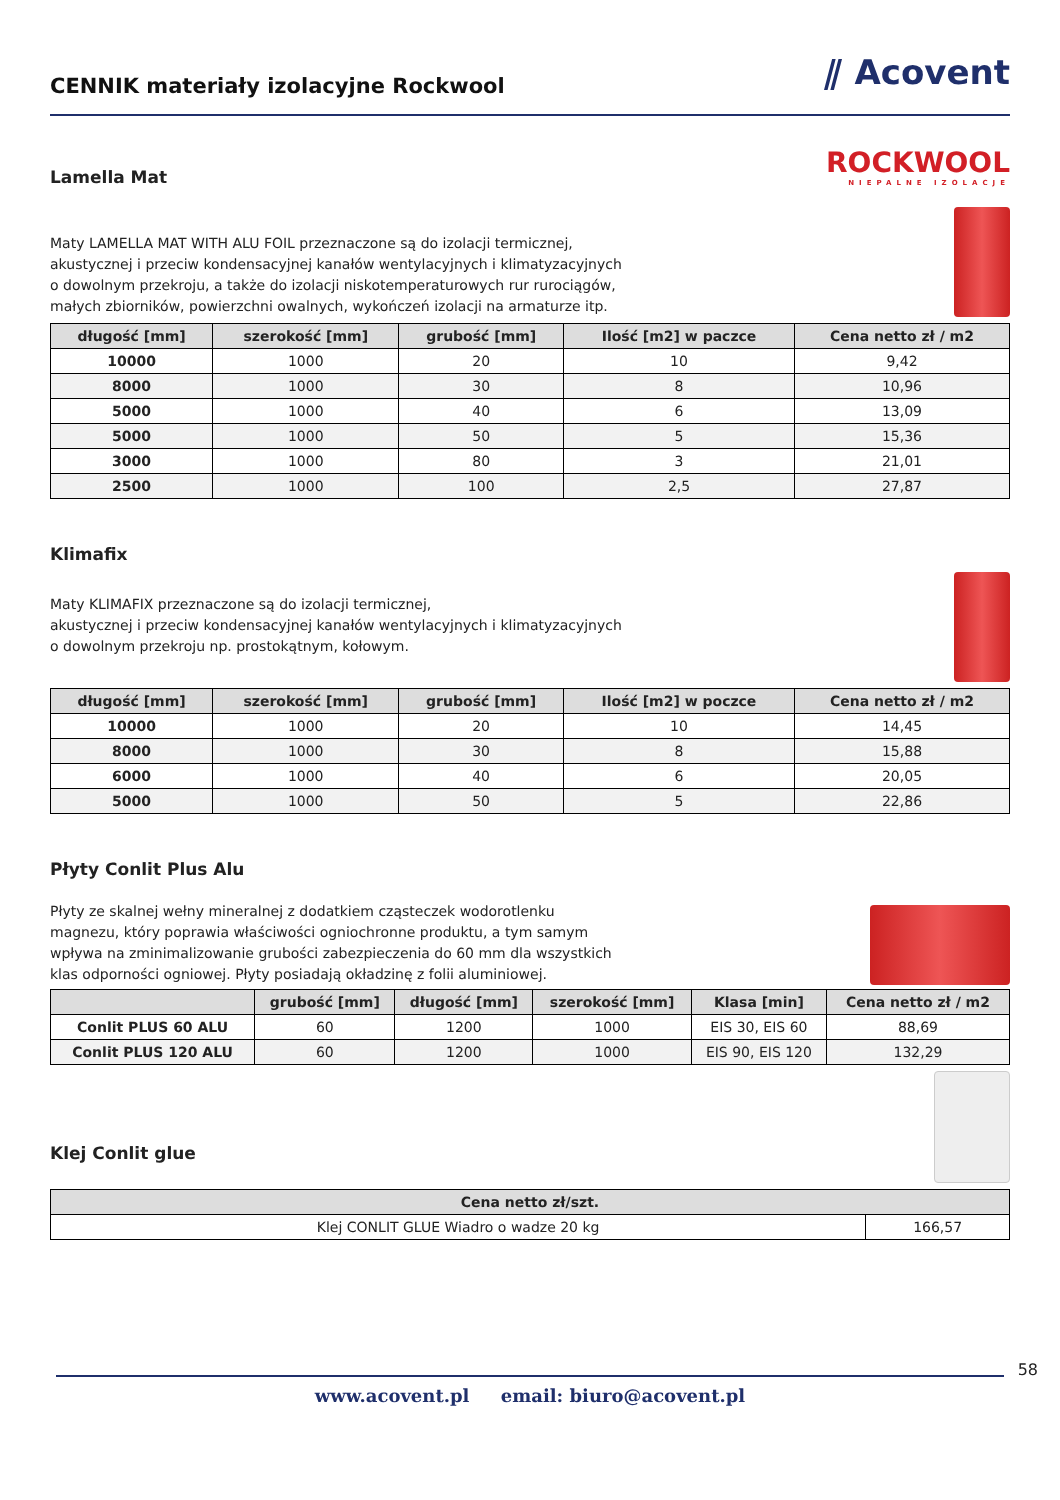CENNIK materiały izolacyjne Rockwool
⫽ Acovent
Lamella Mat
ROCKWOOL
NIEPALNE IZOLACJE
Maty LAMELLA MAT WITH ALU FOIL przeznaczone są do izolacji termicznej,
akustycznej i przeciw kondensacyjnej kanałów wentylacyjnych i klimatyzacyjnych
o dowolnym przekroju, a także do izolacji niskotemperaturowych rur rurociągów,
małych zbiorników, powierzchni owalnych, wykończeń izolacji na armaturze itp.
| długość [mm] | szerokość [mm] | grubość [mm] | Ilość [m2] w paczce | Cena netto zł / m2 |
| --- | --- | --- | --- | --- |
| 10000 | 1000 | 20 | 10 | 9,42 |
| 8000 | 1000 | 30 | 8 | 10,96 |
| 5000 | 1000 | 40 | 6 | 13,09 |
| 5000 | 1000 | 50 | 5 | 15,36 |
| 3000 | 1000 | 80 | 3 | 21,01 |
| 2500 | 1000 | 100 | 2,5 | 27,87 |
Klimafix
Maty KLIMAFIX przeznaczone są do izolacji termicznej,
akustycznej i przeciw kondensacyjnej kanałów wentylacyjnych i klimatyzacyjnych
o dowolnym przekroju np. prostokątnym, kołowym.
| długość [mm] | szerokość [mm] | grubość [mm] | Ilość [m2] w poczce | Cena netto zł / m2 |
| --- | --- | --- | --- | --- |
| 10000 | 1000 | 20 | 10 | 14,45 |
| 8000 | 1000 | 30 | 8 | 15,88 |
| 6000 | 1000 | 40 | 6 | 20,05 |
| 5000 | 1000 | 50 | 5 | 22,86 |
Płyty Conlit Plus Alu
Płyty ze skalnej wełny mineralnej z dodatkiem cząsteczek wodorotlenku
magnezu, który poprawia właściwości ogniochronne produktu, a tym samym
wpływa na zminimalizowanie grubości zabezpieczenia do 60 mm dla wszystkich
klas odporności ogniowej. Płyty posiadają okładzinę z folii aluminiowej.
| | grubość [mm] | długość [mm] | szerokość [mm] | Klasa [min] | Cena netto zł / m2 |
| --- | --- | --- | --- | --- | --- |
| Conlit PLUS 60 ALU | 60 | 1200 | 1000 | EIS 30, EIS 60 | 88,69 |
| Conlit PLUS 120 ALU | 60 | 1200 | 1000 | EIS 90, EIS 120 | 132,29 |
Klej Conlit glue
| Cena netto zł/szt. | |
| --- | --- |
| Klej CONLIT GLUE Wiadro o wadze 20 kg | 166,57 |
58
www.acovent.pl email: biuro@acovent.pl